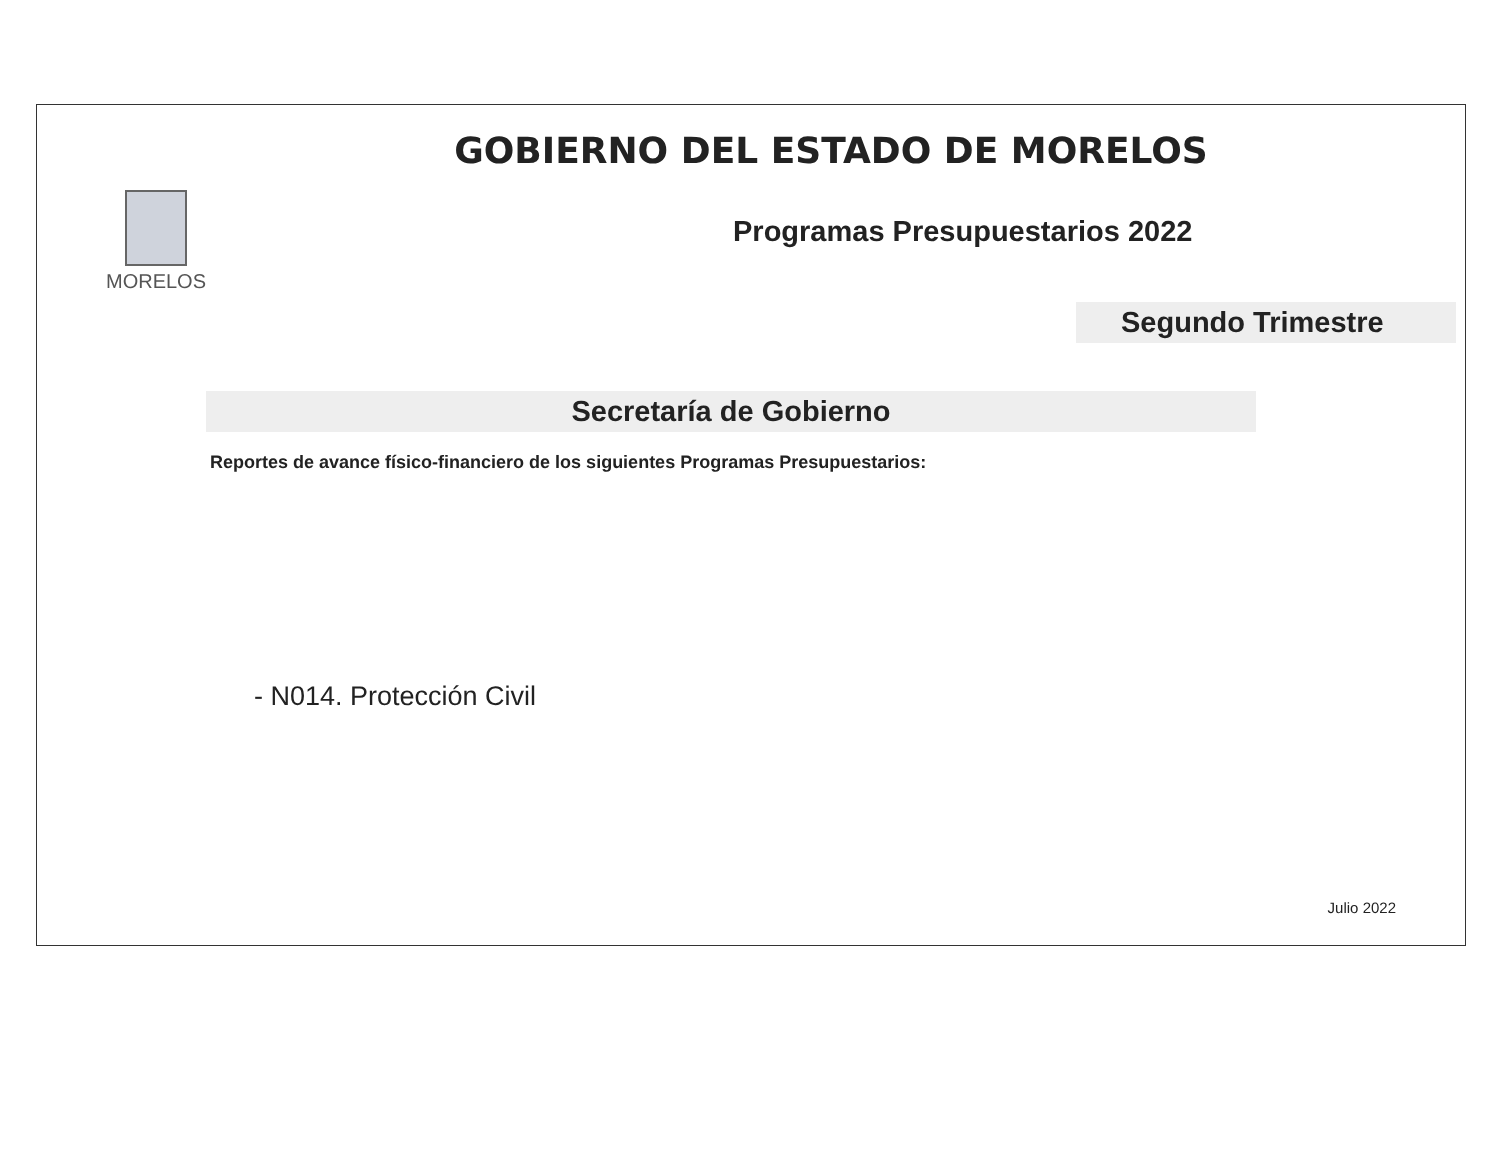GOBIERNO DEL ESTADO DE MORELOS
MORELOS
Programas Presupuestarios 2022
Segundo Trimestre
Secretaría de Gobierno
Reportes de avance físico-financiero de los siguientes Programas Presupuestarios:
- N014. Protección Civil
Julio 2022